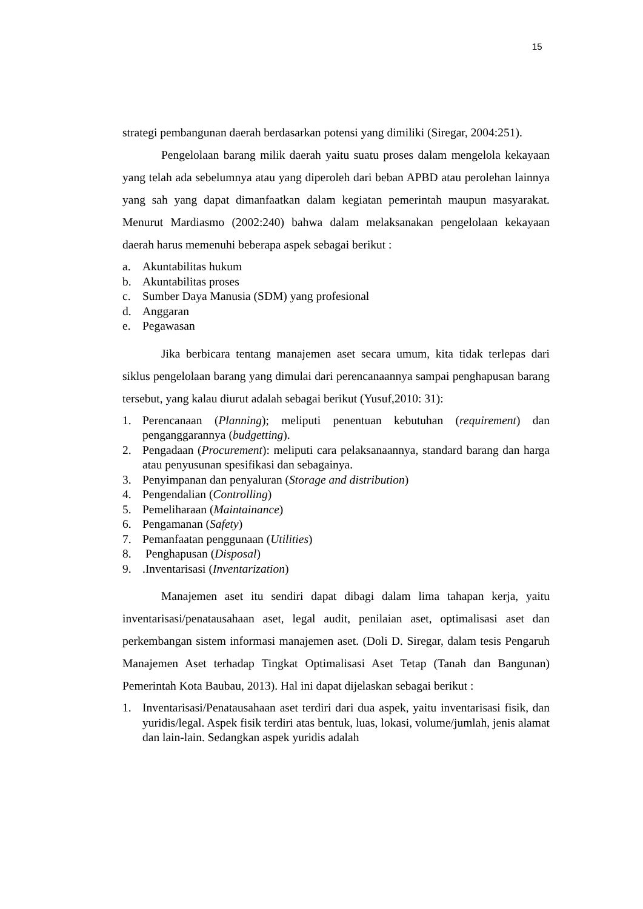15
strategi pembangunan daerah berdasarkan potensi yang dimiliki (Siregar, 2004:251).
Pengelolaan barang milik daerah yaitu suatu proses dalam mengelola kekayaan yang telah ada sebelumnya atau yang diperoleh dari beban APBD atau perolehan lainnya yang sah yang dapat dimanfaatkan dalam kegiatan pemerintah maupun masyarakat. Menurut Mardiasmo (2002:240) bahwa dalam melaksanakan pengelolaan kekayaan daerah harus memenuhi beberapa aspek sebagai berikut :
a. Akuntabilitas hukum
b. Akuntabilitas proses
c. Sumber Daya Manusia (SDM) yang profesional
d. Anggaran
e. Pegawasan
Jika berbicara tentang manajemen aset secara umum, kita tidak terlepas dari siklus pengelolaan barang yang dimulai dari perencanaannya sampai penghapusan barang tersebut, yang kalau diurut adalah sebagai berikut (Yusuf,2010: 31):
1. Perencanaan (Planning); meliputi penentuan kebutuhan (requirement) dan penganggarannya (budgetting).
2. Pengadaan (Procurement): meliputi cara pelaksanaannya, standard barang dan harga atau penyusunan spesifikasi dan sebagainya.
3. Penyimpanan dan penyaluran (Storage and distribution)
4. Pengendalian (Controlling)
5. Pemeliharaan (Maintainance)
6. Pengamanan (Safety)
7. Pemanfaatan penggunaan (Utilities)
8. Penghapusan (Disposal)
9..Inventarisasi (Inventarization)
Manajemen aset itu sendiri dapat dibagi dalam lima tahapan kerja, yaitu inventarisasi/penatausahaan aset, legal audit, penilaian aset, optimalisasi aset dan perkembangan sistem informasi manajemen aset. (Doli D. Siregar, dalam tesis Pengaruh Manajemen Aset terhadap Tingkat Optimalisasi Aset Tetap (Tanah dan Bangunan) Pemerintah Kota Baubau, 2013). Hal ini dapat dijelaskan sebagai berikut :
1. Inventarisasi/Penatausahaan aset terdiri dari dua aspek, yaitu inventarisasi fisik, dan yuridis/legal. Aspek fisik terdiri atas bentuk, luas, lokasi, volume/jumlah, jenis alamat dan lain-lain. Sedangkan aspek yuridis adalah